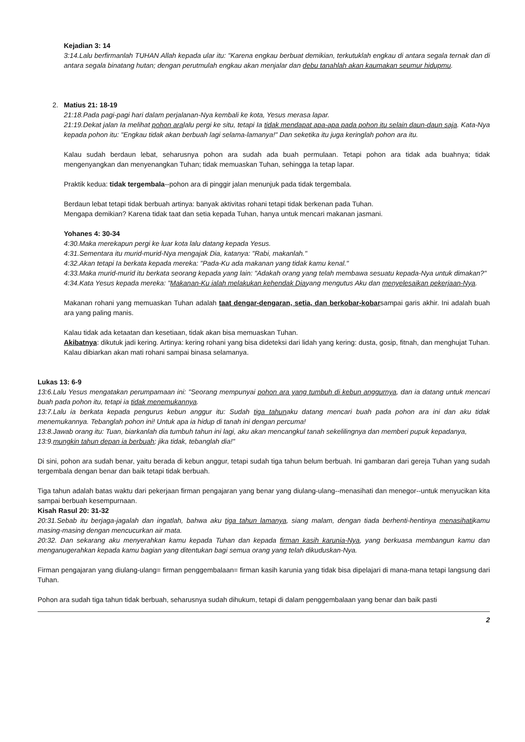Kejadian 3: 14
3:14.Lalu berfirmanlah TUHAN Allah kepada ular itu: "Karena engkau berbuat demikian, terkutuklah engkau di antara segala ternak dan di antara segala binatang hutan; dengan perutmulah engkau akan menjalar dan debu tanahlah akan kaumakan seumur hidupmu.
2. Matius 21: 18-19
21:18.Pada pagi-pagi hari dalam perjalanan-Nya kembali ke kota, Yesus merasa lapar.
21:19.Dekat jalan Ia melihat pohon aralalu pergi ke situ, tetapi Ia tidak mendapat apa-apa pada pohon itu selain daun-daun saja. Kata-Nya kepada pohon itu: "Engkau tidak akan berbuah lagi selama-lamanya!" Dan seketika itu juga keringlah pohon ara itu.
Kalau sudah berdaun lebat, seharusnya pohon ara sudah ada buah permulaan. Tetapi pohon ara tidak ada buahnya; tidak mengenyangkan dan menyenangkan Tuhan; tidak memuaskan Tuhan, sehingga Ia tetap lapar.
Praktik kedua: tidak tergembala--pohon ara di pinggir jalan menunjuk pada tidak tergembala.
Berdaun lebat tetapi tidak berbuah artinya: banyak aktivitas rohani tetapi tidak berkenan pada Tuhan.
Mengapa demikian? Karena tidak taat dan setia kepada Tuhan, hanya untuk mencari makanan jasmani.
Yohanes 4: 30-34
4:30.Maka merekapun pergi ke luar kota lalu datang kepada Yesus.
4:31.Sementara itu murid-murid-Nya mengajak Dia, katanya: "Rabi, makanlah."
4:32.Akan tetapi Ia berkata kepada mereka: "Pada-Ku ada makanan yang tidak kamu kenal."
4:33.Maka murid-murid itu berkata seorang kepada yang lain: "Adakah orang yang telah membawa sesuatu kepada-Nya untuk dimakan?"
4:34.Kata Yesus kepada mereka: "Makanan-Ku ialah melakukan kehendak Diayang mengutus Aku dan menyelesaikan pekerjaan-Nya.
Makanan rohani yang memuaskan Tuhan adalah taat dengar-dengaran, setia, dan berkobar-kobarsampai garis akhir. Ini adalah buah ara yang paling manis.
Kalau tidak ada ketaatan dan kesetiaan, tidak akan bisa memuaskan Tuhan.
Akibatnya: dikutuk jadi kering. Artinya: kering rohani yang bisa dideteksi dari lidah yang kering: dusta, gosip, fitnah, dan menghujat Tuhan. Kalau dibiarkan akan mati rohani sampai binasa selamanya.
Lukas 13: 6-9
13:6.Lalu Yesus mengatakan perumpamaan ini: "Seorang mempunyai pohon ara yang tumbuh di kebun anggurnya, dan ia datang untuk mencari buah pada pohon itu, tetapi ia tidak menemukannya.
13:7.Lalu ia berkata kepada pengurus kebun anggur itu: Sudah tiga tahunaku datang mencari buah pada pohon ara ini dan aku tidak menemukannya. Tebanglah pohon ini! Untuk apa ia hidup di tanah ini dengan percuma!
13:8.Jawab orang itu: Tuan, biarkanlah dia tumbuh tahun ini lagi, aku akan mencangkul tanah sekelilingnya dan memberi pupuk kepadanya,
13:9.mungkin tahun depan ia berbuah; jika tidak, tebanglah dia!"
Di sini, pohon ara sudah benar, yaitu berada di kebun anggur, tetapi sudah tiga tahun belum berbuah. Ini gambaran dari gereja Tuhan yang sudah tergembala dengan benar dan baik tetapi tidak berbuah.
Tiga tahun adalah batas waktu dari pekerjaan firman pengajaran yang benar yang diulang-ulang--menasihati dan menegor--untuk menyucikan kita sampai berbuah kesempurnaan.
Kisah Rasul 20: 31-32
20:31.Sebab itu berjaga-jagalah dan ingatlah, bahwa aku tiga tahun lamanya, siang malam, dengan tiada berhenti-hentinya menasihatikamu masing-masing dengan mencucurkan air mata.
20:32. Dan sekarang aku menyerahkan kamu kepada Tuhan dan kepada firman kasih karunia-Nya, yang berkuasa membangun kamu dan menganugerahkan kepada kamu bagian yang ditentukan bagi semua orang yang telah dikuduskan-Nya.
Firman pengajaran yang diulang-ulang= firman penggembalaan= firman kasih karunia yang tidak bisa dipelajari di mana-mana tetapi langsung dari Tuhan.
Pohon ara sudah tiga tahun tidak berbuah, seharusnya sudah dihukum, tetapi di dalam penggembalaan yang benar dan baik pasti
2